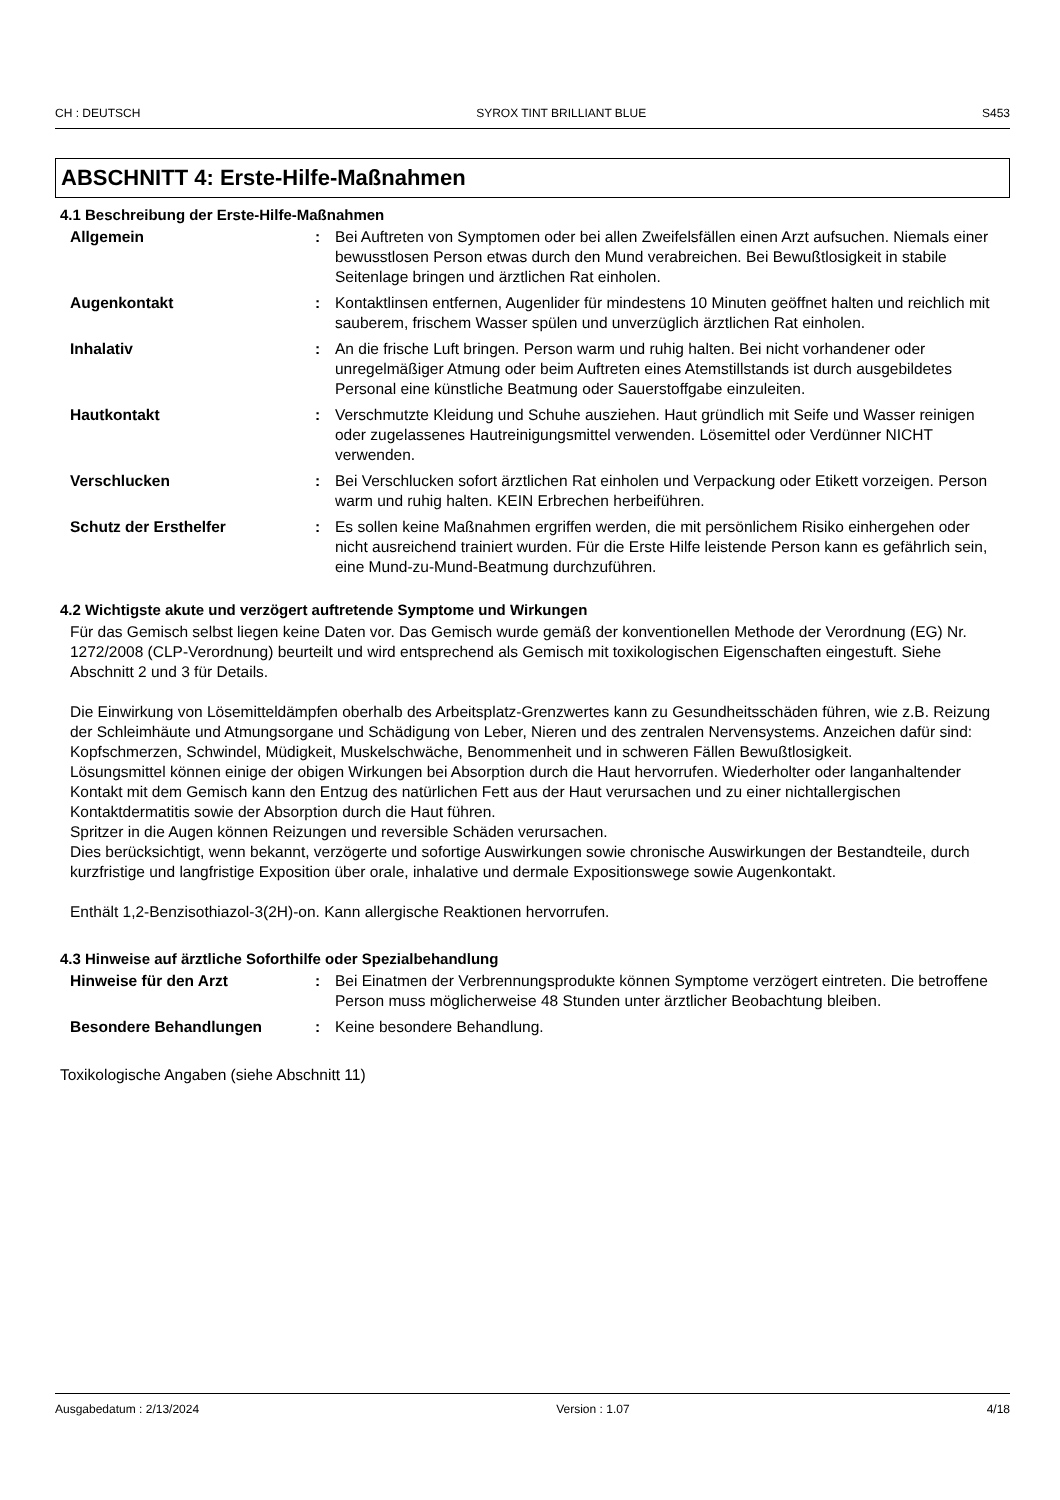CH : DEUTSCH SYROX TINT BRILLIANT BLUE S453
ABSCHNITT 4: Erste-Hilfe-Maßnahmen
4.1 Beschreibung der Erste-Hilfe-Maßnahmen
Allgemein : Bei Auftreten von Symptomen oder bei allen Zweifelsfällen einen Arzt aufsuchen. Niemals einer bewusstlosen Person etwas durch den Mund verabreichen. Bei Bewußtlosigkeit in stabile Seitenlage bringen und ärztlichen Rat einholen.
Augenkontakt : Kontaktlinsen entfernen, Augenlider für mindestens 10 Minuten geöffnet halten und reichlich mit sauberem, frischem Wasser spülen und unverzüglich ärztlichen Rat einholen.
Inhalativ : An die frische Luft bringen. Person warm und ruhig halten. Bei nicht vorhandener oder unregelmäßiger Atmung oder beim Auftreten eines Atemstillstands ist durch ausgebildetes Personal eine künstliche Beatmung oder Sauerstoffgabe einzuleiten.
Hautkontakt : Verschmutzte Kleidung und Schuhe ausziehen. Haut gründlich mit Seife und Wasser reinigen oder zugelassenes Hautreinigungsmittel verwenden. Lösemittel oder Verdünner NICHT verwenden.
Verschlucken : Bei Verschlucken sofort ärztlichen Rat einholen und Verpackung oder Etikett vorzeigen. Person warm und ruhig halten. KEIN Erbrechen herbeiführen.
Schutz der Ersthelfer : Es sollen keine Maßnahmen ergriffen werden, die mit persönlichem Risiko einhergehen oder nicht ausreichend trainiert wurden. Für die Erste Hilfe leistende Person kann es gefährlich sein, eine Mund-zu-Mund-Beatmung durchzuführen.
4.2 Wichtigste akute und verzögert auftretende Symptome und Wirkungen
Für das Gemisch selbst liegen keine Daten vor. Das Gemisch wurde gemäß der konventionellen Methode der Verordnung (EG) Nr. 1272/2008 (CLP-Verordnung) beurteilt und wird entsprechend als Gemisch mit toxikologischen Eigenschaften eingestuft. Siehe Abschnitt 2 und 3 für Details.
Die Einwirkung von Lösemitteldämpfen oberhalb des Arbeitsplatz-Grenzwertes kann zu Gesundheitsschäden führen, wie z.B. Reizung der Schleimhäute und Atmungsorgane und Schädigung von Leber, Nieren und des zentralen Nervensystems. Anzeichen dafür sind: Kopfschmerzen, Schwindel, Müdigkeit, Muskelschwäche, Benommenheit und in schweren Fällen Bewußtlosigkeit.
Lösungsmittel können einige der obigen Wirkungen bei Absorption durch die Haut hervorrufen. Wiederholter oder langanhaltender Kontakt mit dem Gemisch kann den Entzug des natürlichen Fett aus der Haut verursachen und zu einer nichtallergischen Kontaktdermatitis sowie der Absorption durch die Haut führen.
Spritzer in die Augen können Reizungen und reversible Schäden verursachen.
Dies berücksichtigt, wenn bekannt, verzögerte und sofortige Auswirkungen sowie chronische Auswirkungen der Bestandteile, durch kurzfristige und langfristige Exposition über orale, inhalative und dermale Expositionswege sowie Augenkontakt.
Enthält 1,2-Benzisothiazol-3(2H)-on. Kann allergische Reaktionen hervorrufen.
4.3 Hinweise auf ärztliche Soforthilfe oder Spezialbehandlung
Hinweise für den Arzt : Bei Einatmen der Verbrennungsprodukte können Symptome verzögert eintreten. Die betroffene Person muss möglicherweise 48 Stunden unter ärztlicher Beobachtung bleiben.
Besondere Behandlungen : Keine besondere Behandlung.
Toxikologische Angaben (siehe Abschnitt 11)
Ausgabedatum : 2/13/2024 Version : 1.07 4/18